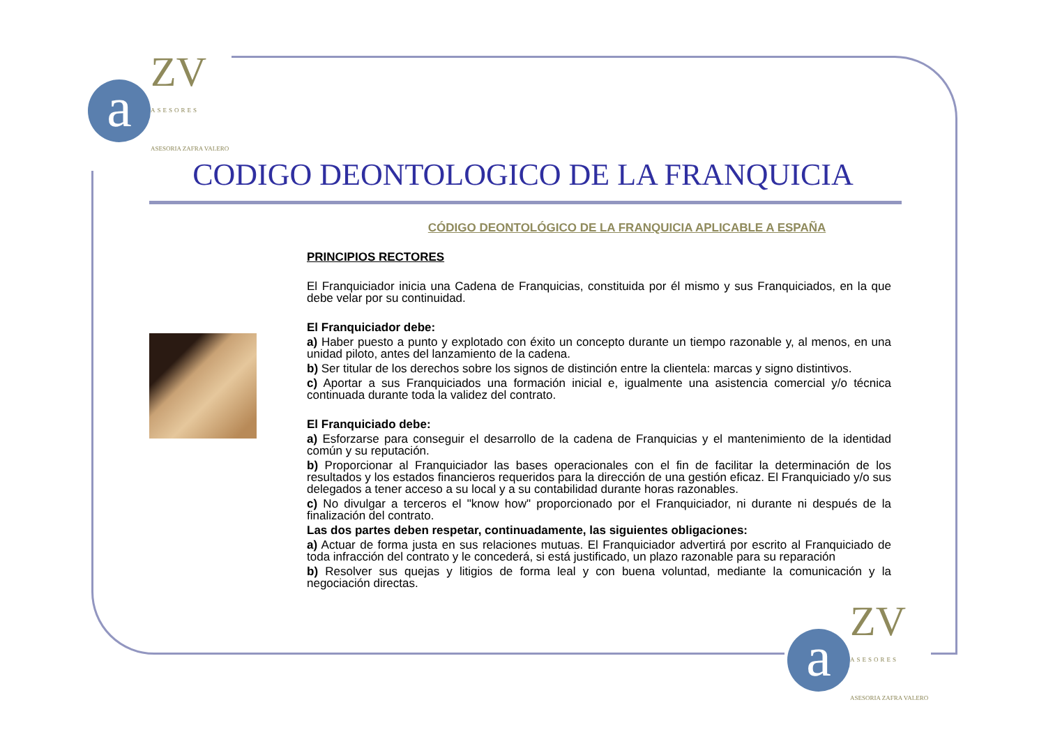a ZV ASESORES ASESORIA ZAFRA VALERO
CODIGO DEONTOLOGICO DE LA FRANQUICIA
CÓDIGO DEONTOLÓGICO DE LA FRANQUICIA APLICABLE A ESPAÑA
PRINCIPIOS RECTORES
El Franquiciador inicia una Cadena de Franquicias, constituida por él mismo y sus Franquiciados, en la que debe velar por su continuidad.
El Franquiciador debe:
a) Haber puesto a punto y explotado con éxito un concepto durante un tiempo razonable y, al menos, en una unidad piloto, antes del lanzamiento de la cadena.
b) Ser titular de los derechos sobre los signos de distinción entre la clientela: marcas y signo distintivos.
c) Aportar a sus Franquiciados una formación inicial e, igualmente una asistencia comercial y/o técnica continuada durante toda la validez del contrato.
El Franquiciado debe:
a) Esforzarse para conseguir el desarrollo de la cadena de Franquicias y el mantenimiento de la identidad común y su reputación.
b) Proporcionar al Franquiciador las bases operacionales con el fin de facilitar la determinación de los resultados y los estados financieros requeridos para la dirección de una gestión eficaz. El Franquiciado y/o sus delegados a tener acceso a su local y a su contabilidad durante horas razonables.
c) No divulgar a terceros el "know how" proporcionado por el Franquiciador, ni durante ni después de la finalización del contrato.
Las dos partes deben respetar, continuadamente, las siguientes obligaciones:
a) Actuar de forma justa en sus relaciones mutuas. El Franquiciador advertirá por escrito al Franquiciado de toda infracción del contrato y le concederá, si está justificado, un plazo razonable para su reparación
b) Resolver sus quejas y litigios de forma leal y con buena voluntad, mediante la comunicación y la negociación directas.
a ZV ASESORES ASESORIA ZAFRA VALERO